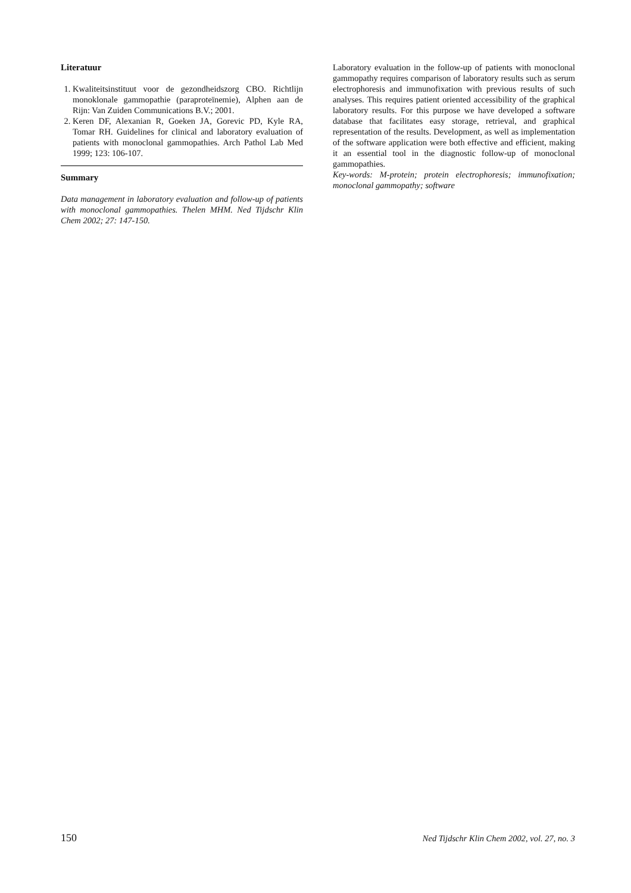Literatuur
1. Kwaliteitsinstituut voor de gezondheidszorg CBO. Richtlijn monoklonale gammopathie (paraproteïnemie), Alphen aan de Rijn: Van Zuiden Communications B.V.; 2001.
2. Keren DF, Alexanian R, Goeken JA, Gorevic PD, Kyle RA, Tomar RH. Guidelines for clinical and laboratory evaluation of patients with monoclonal gammopathies. Arch Pathol Lab Med 1999; 123: 106-107.
Summary
Data management in laboratory evaluation and follow-up of patients with monoclonal gammopathies. Thelen MHM. Ned Tijdschr Klin Chem 2002; 27: 147-150.
Laboratory evaluation in the follow-up of patients with monoclonal gammopathy requires comparison of laboratory results such as serum electrophoresis and immunofixation with previous results of such analyses. This requires patient oriented accessibility of the graphical laboratory results. For this purpose we have developed a software database that facilitates easy storage, retrieval, and graphical representation of the results. Development, as well as implementation of the software application were both effective and efficient, making it an essential tool in the diagnostic follow-up of monoclonal gammopathies.
Key-words: M-protein; protein electrophoresis; immunofixation; monoclonal gammopathy; software
150 Ned Tijdschr Klin Chem 2002, vol. 27, no. 3